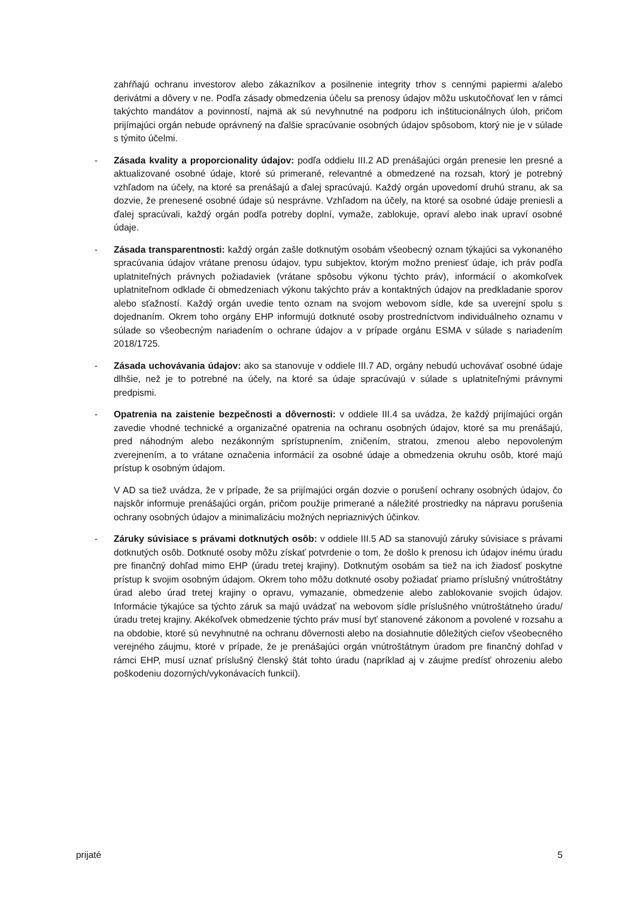zahŕňajú ochranu investorov alebo zákazníkov a posilnenie integrity trhov s cennými papiermi a/alebo derivátmi a dôvery v ne. Podľa zásady obmedzenia účelu sa prenosy údajov môžu uskutočňovať len v rámci takýchto mandátov a povinností, najmä ak sú nevyhnutné na podporu ich inštitucionálnych úloh, pričom prijímajúci orgán nebude oprávnený na ďalšie spracúvanie osobných údajov spôsobom, ktorý nie je v súlade s týmito účelmi.
- Zásada kvality a proporcionality údajov: podľa oddielu III.2 AD prenášajúci orgán prenesie len presné a aktualizované osobné údaje, ktoré sú primerané, relevantné a obmedzené na rozsah, ktorý je potrebný vzhľadom na účely, na ktoré sa prenášajú a ďalej spracúvajú. Každý orgán upovedomí druhú stranu, ak sa dozvie, že prenesené osobné údaje sú nesprávne. Vzhľadom na účely, na ktoré sa osobné údaje preniesli a ďalej spracúvali, každý orgán podľa potreby doplní, vymaže, zablokuje, opraví alebo inak upraví osobné údaje.
- Zásada transparentnosti: každý orgán zašle dotknutým osobám všeobecný oznam týkajúci sa vykonaného spracúvania údajov vrátane prenosu údajov, typu subjektov, ktorým možno preniesť údaje, ich práv podľa uplatniteľných právnych požiadaviek (vrátane spôsobu výkonu týchto práv), informácií o akomkoľvek uplatniteľnom odklade či obmedzeniach výkonu takýchto práv a kontaktných údajov na predkladanie sporov alebo sťažností. Každý orgán uvedie tento oznam na svojom webovom sídle, kde sa uverejní spolu s dojednaním. Okrem toho orgány EHP informujú dotknuté osoby prostredníctvom individuálneho oznamu v súlade so všeobecným nariadením o ochrane údajov a v prípade orgánu ESMA v súlade s nariadením 2018/1725.
- Zásada uchovávania údajov: ako sa stanovuje v oddiele III.7 AD, orgány nebudú uchovávať osobné údaje dlhšie, než je to potrebné na účely, na ktoré sa údaje spracúvajú v súlade s uplatniteľnými právnymi predpismi.
- Opatrenia na zaistenie bezpečnosti a dôvernosti: v oddiele III.4 sa uvádza, že každý prijímajúci orgán zavedie vhodné technické a organizačné opatrenia na ochranu osobných údajov, ktoré sa mu prenášajú, pred náhodným alebo nezákonným sprístupnením, zničením, stratou, zmenou alebo nepovoleným zverejnením, a to vrátane označenia informácií za osobné údaje a obmedzenia okruhu osôb, ktoré majú prístup k osobným údajom.
V AD sa tiež uvádza, že v prípade, že sa prijímajúci orgán dozvie o porušení ochrany osobných údajov, čo najskôr informuje prenášajúci orgán, pričom použije primerané a náležité prostriedky na nápravu porušenia ochrany osobných údajov a minimalizáciu možných nepriaznivých účinkov.
- Záruky súvisiace s právami dotknutých osôb: v oddiele III.5 AD sa stanovujú záruky súvisiace s právami dotknutých osôb. Dotknuté osoby môžu získať potvrdenie o tom, že došlo k prenosu ich údajov inému úradu pre finančný dohľad mimo EHP (úradu tretej krajiny). Dotknutým osobám sa tiež na ich žiadosť poskytne prístup k svojim osobným údajom. Okrem toho môžu dotknuté osoby požiadať priamo príslušný vnútroštátny úrad alebo úrad tretej krajiny o opravu, vymazanie, obmedzenie alebo zablokovanie svojich údajov. Informácie týkajúce sa týchto záruk sa majú uvádzať na webovom sídle príslušného vnútroštátneho úradu/úradu tretej krajiny. Akékoľvek obmedzenie týchto práv musí byť stanovené zákonom a povolené v rozsahu a na obdobie, ktoré sú nevyhnutné na ochranu dôvernosti alebo na dosiahnutie dôležitých cieľov všeobecného verejného záujmu, ktoré v prípade, že je prenášajúci orgán vnútroštátnym úradom pre finančný dohľad v rámci EHP, musí uznať príslušný členský štát tohto úradu (napríklad aj v záujme predísť ohrozeniu alebo poškodeniu dozorných/vykonávacích funkcií).
prijaté 5